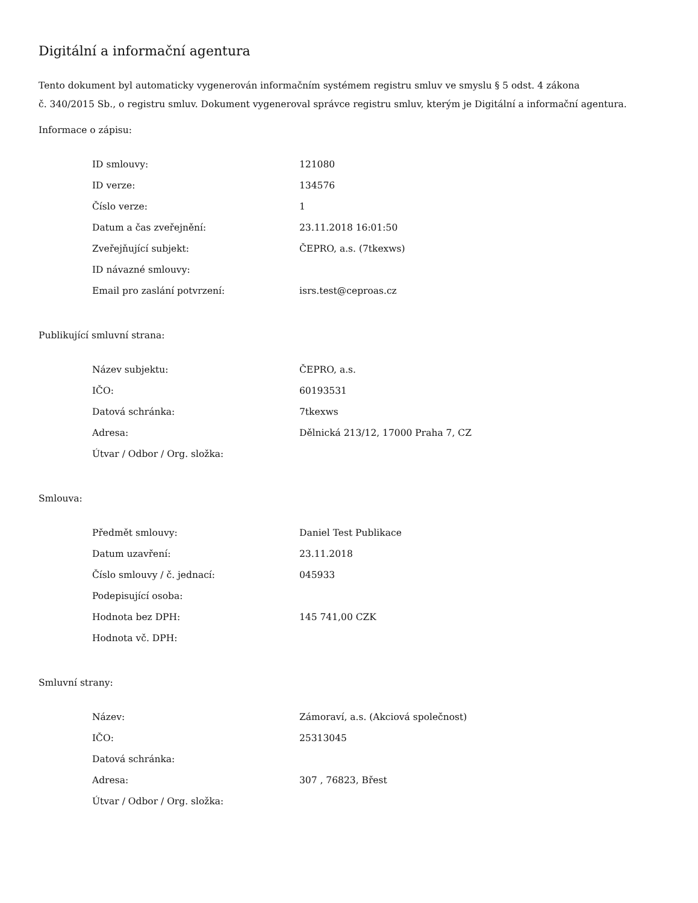Digitální a informační agentura
Tento dokument byl automaticky vygenerován informačním systémem registru smluv ve smyslu § 5 odst. 4 zákona
č. 340/2015 Sb., o registru smluv. Dokument vygeneroval správce registru smluv, kterým je Digitální a informační agentura.
Informace o zápisu:
| ID smlouvy: | 121080 |
| ID verze: | 134576 |
| Číslo verze: | 1 |
| Datum a čas zveřejnění: | 23.11.2018 16:01:50 |
| Zveřejňující subjekt: | ČEPRO, a.s. (7tkexws) |
| ID návazné smlouvy: | |
| Email pro zaslání potvrzení: | isrs.test@ceproas.cz |
Publikující smluvní strana:
| Název subjektu: | ČEPRO, a.s. |
| IČO: | 60193531 |
| Datová schránka: | 7tkexws |
| Adresa: | Dělnická 213/12, 17000 Praha 7, CZ |
| Útvar / Odbor / Org. složka: | |
Smlouva:
| Předmět smlouvy: | Daniel Test Publikace |
| Datum uzavření: | 23.11.2018 |
| Číslo smlouvy / č. jednací: | 045933 |
| Podepisující osoba: | |
| Hodnota bez DPH: | 145 741,00 CZK |
| Hodnota vč. DPH: | |
Smluvní strany:
| Název: | Zámoraví, a.s. (Akciová společnost) |
| IČO: | 25313045 |
| Datová schránka: | |
| Adresa: | 307 , 76823, Břest |
| Útvar / Odbor / Org. složka: | |